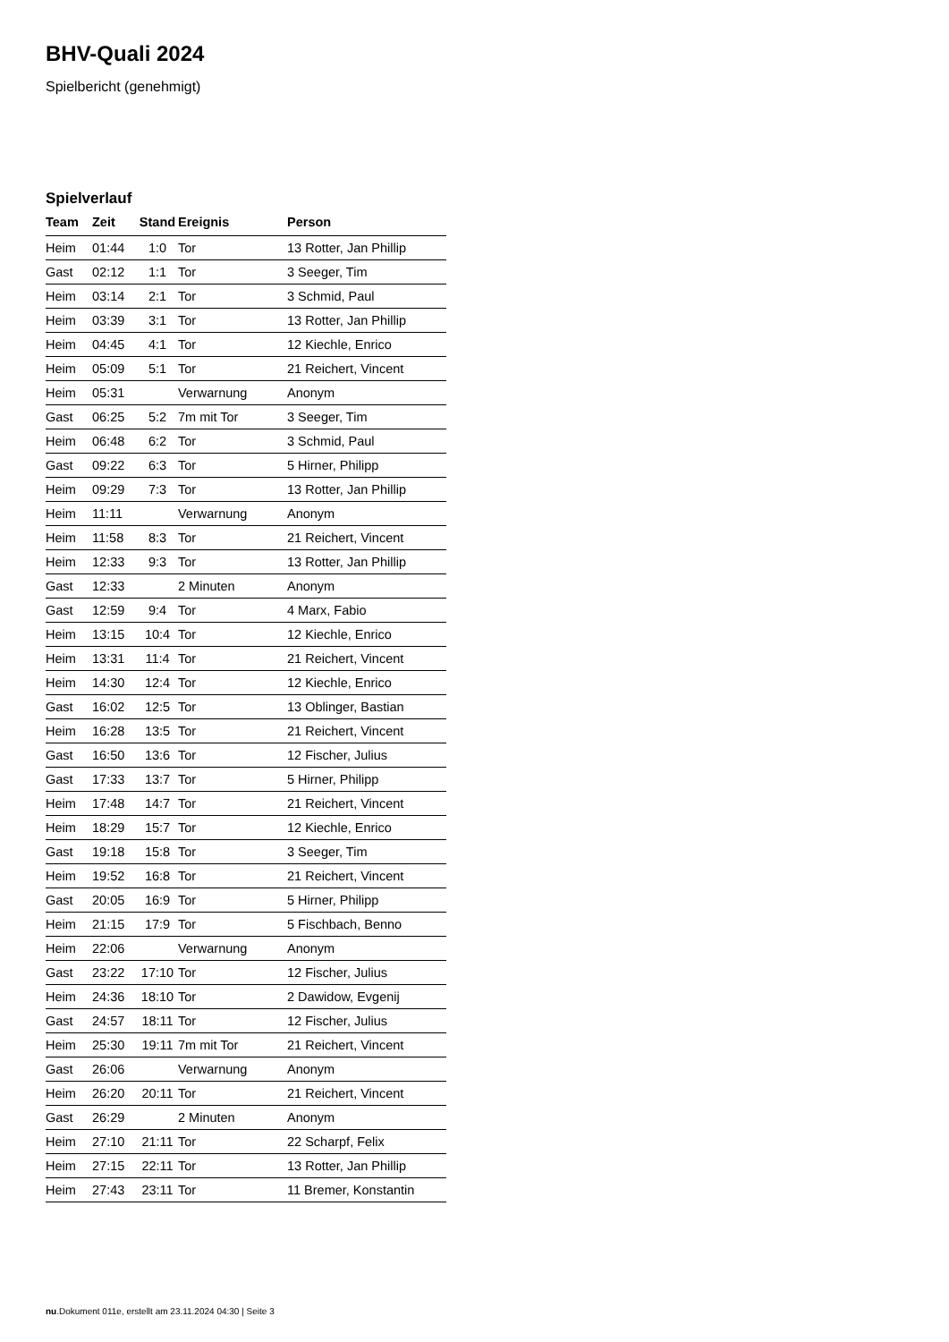BHV-Quali 2024
Spielbericht (genehmigt)
Spielverlauf
| Team | Zeit | Stand | Ereignis | Person |
| --- | --- | --- | --- | --- |
| Heim | 01:44 | 1:0 | Tor | 13 Rotter, Jan Phillip |
| Gast | 02:12 | 1:1 | Tor | 3 Seeger, Tim |
| Heim | 03:14 | 2:1 | Tor | 3 Schmid, Paul |
| Heim | 03:39 | 3:1 | Tor | 13 Rotter, Jan Phillip |
| Heim | 04:45 | 4:1 | Tor | 12 Kiechle, Enrico |
| Heim | 05:09 | 5:1 | Tor | 21 Reichert, Vincent |
| Heim | 05:31 | | Verwarnung | Anonym |
| Gast | 06:25 | 5:2 | 7m mit Tor | 3 Seeger, Tim |
| Heim | 06:48 | 6:2 | Tor | 3 Schmid, Paul |
| Gast | 09:22 | 6:3 | Tor | 5 Hirner, Philipp |
| Heim | 09:29 | 7:3 | Tor | 13 Rotter, Jan Phillip |
| Heim | 11:11 | | Verwarnung | Anonym |
| Heim | 11:58 | 8:3 | Tor | 21 Reichert, Vincent |
| Heim | 12:33 | 9:3 | Tor | 13 Rotter, Jan Phillip |
| Gast | 12:33 | | 2 Minuten | Anonym |
| Gast | 12:59 | 9:4 | Tor | 4 Marx, Fabio |
| Heim | 13:15 | 10:4 | Tor | 12 Kiechle, Enrico |
| Heim | 13:31 | 11:4 | Tor | 21 Reichert, Vincent |
| Heim | 14:30 | 12:4 | Tor | 12 Kiechle, Enrico |
| Gast | 16:02 | 12:5 | Tor | 13 Oblinger, Bastian |
| Heim | 16:28 | 13:5 | Tor | 21 Reichert, Vincent |
| Gast | 16:50 | 13:6 | Tor | 12 Fischer, Julius |
| Gast | 17:33 | 13:7 | Tor | 5 Hirner, Philipp |
| Heim | 17:48 | 14:7 | Tor | 21 Reichert, Vincent |
| Heim | 18:29 | 15:7 | Tor | 12 Kiechle, Enrico |
| Gast | 19:18 | 15:8 | Tor | 3 Seeger, Tim |
| Heim | 19:52 | 16:8 | Tor | 21 Reichert, Vincent |
| Gast | 20:05 | 16:9 | Tor | 5 Hirner, Philipp |
| Heim | 21:15 | 17:9 | Tor | 5 Fischbach, Benno |
| Heim | 22:06 | | Verwarnung | Anonym |
| Gast | 23:22 | 17:10 | Tor | 12 Fischer, Julius |
| Heim | 24:36 | 18:10 | Tor | 2 Dawidow, Evgenij |
| Gast | 24:57 | 18:11 | Tor | 12 Fischer, Julius |
| Heim | 25:30 | 19:11 | 7m mit Tor | 21 Reichert, Vincent |
| Gast | 26:06 | | Verwarnung | Anonym |
| Heim | 26:20 | 20:11 | Tor | 21 Reichert, Vincent |
| Gast | 26:29 | | 2 Minuten | Anonym |
| Heim | 27:10 | 21:11 | Tor | 22 Scharpf, Felix |
| Heim | 27:15 | 22:11 | Tor | 13 Rotter, Jan Phillip |
| Heim | 27:43 | 23:11 | Tor | 11 Bremer, Konstantin |
nu.Dokument 011e, erstellt am 23.11.2024 04:30 | Seite 3